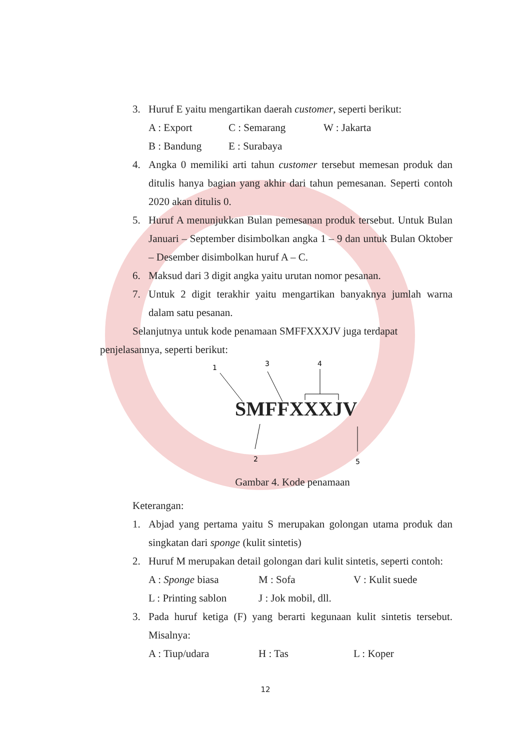3. Huruf E yaitu mengartikan daerah customer, seperti berikut:
A : Export C : Semarang W : Jakarta
B : Bandung E : Surabaya
4. Angka 0 memiliki arti tahun customer tersebut memesan produk dan ditulis hanya bagian yang akhir dari tahun pemesanan. Seperti contoh 2020 akan ditulis 0.
5. Huruf A menunjukkan Bulan pemesanan produk tersebut. Untuk Bulan Januari – September disimbolkan angka 1 – 9 dan untuk Bulan Oktober – Desember disimbolkan huruf A – C.
6. Maksud dari 3 digit angka yaitu urutan nomor pesanan.
7. Untuk 2 digit terakhir yaitu mengartikan banyaknya jumlah warna dalam satu pesanan.
Selanjutnya untuk kode penamaan SMFFXXXJV juga terdapat
penjelasannya, seperti berikut:
1
3
4
2
5
SMFFXXXJV
Gambar 4. Kode penamaan
Keterangan:
1. Abjad yang pertama yaitu S merupakan golongan utama produk dan singkatan dari sponge (kulit sintetis)
2. Huruf M merupakan detail golongan dari kulit sintetis, seperti contoh:
A : Sponge biasa M : Sofa V : Kulit suede
L : Printing sablon J : Jok mobil, dll.
3. Pada huruf ketiga (F) yang berarti kegunaan kulit sintetis tersebut. Misalnya:
A : Tiup/udara H : Tas L : Koper
12